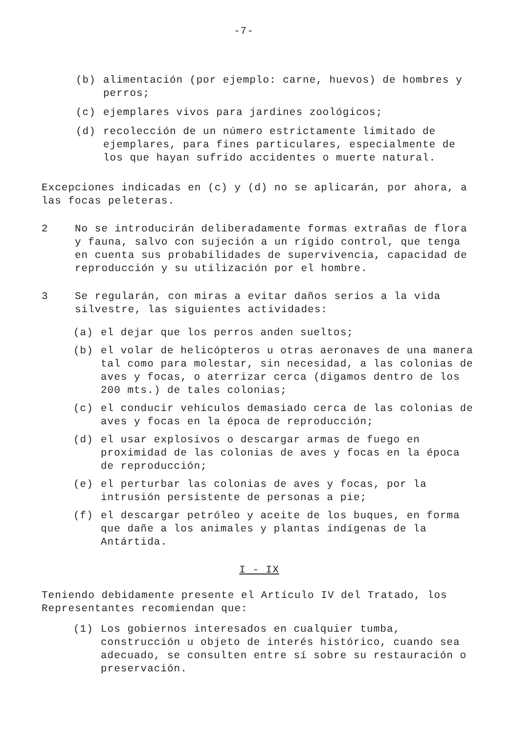-7-
(b) alimentación (por ejemplo: carne, huevos) de hombres y perros;
(c) ejemplares vivos para jardines zoológicos;
(d) recolección de un número estrictamente limitado de ejemplares, para fines particulares, especialmente de los que hayan sufrido accidentes o muerte natural.
Excepciones indicadas en (c) y (d) no se aplicarán, por ahora, a las focas peleteras.
2 No se introducirán deliberadamente formas extrañas de flora y fauna, salvo con sujeción a un rígido control, que tenga en cuenta sus probabilidades de supervivencia, capacidad de reproducción y su utilización por el hombre.
3 Se regularán, con miras a evitar daños serios a la vida silvestre, las siguientes actividades:
(a) el dejar que los perros anden sueltos;
(b) el volar de helicópteros u otras aeronaves de una manera tal como para molestar, sin necesidad, a las colonias de aves y focas, o aterrizar cerca (digamos dentro de los 200 mts.) de tales colonias;
(c) el conducir vehículos demasiado cerca de las colonias de aves y focas en la época de reproducción;
(d) el usar explosivos o descargar armas de fuego en proximidad de las colonias de aves y focas en la época de reproducción;
(e) el perturbar las colonias de aves y focas, por la intrusión persistente de personas a pie;
(f) el descargar petróleo y aceite de los buques, en forma que dañe a los animales y plantas indígenas de la Antártida.
I - IX
Teniendo debidamente presente el Artículo IV del Tratado, los Representantes recomiendan que:
(1) Los gobiernos interesados en cualquier tumba, construcción u objeto de interés histórico, cuando sea adecuado, se consulten entre sí sobre su restauración o preservación.